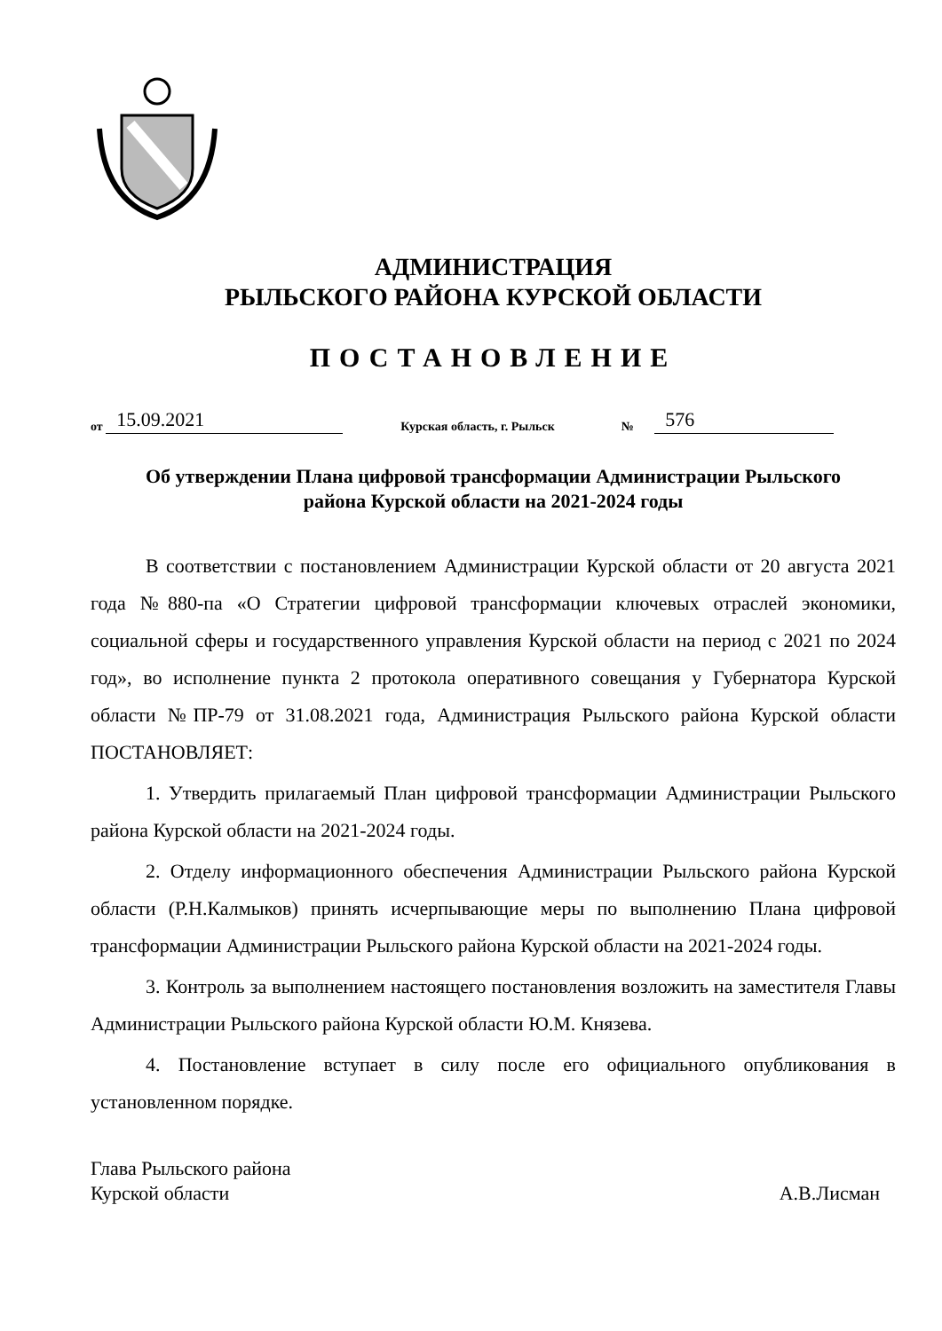АДМИНИСТРАЦИЯ
РЫЛЬСКОГО РАЙОНА КУРСКОЙ ОБЛАСТИ
ПОСТАНОВЛЕНИЕ
от 15.09.2021 Курская область, г. Рыльск № 576
Об утверждении Плана цифровой трансформации Администрации Рыльского района Курской области на 2021-2024 годы
В соответствии с постановлением Администрации Курской области от 20 августа 2021 года №880-па «О Стратегии цифровой трансформации ключевых отраслей экономики, социальной сферы и государственного управления Курской области на период с 2021 по 2024 год», во исполнение пункта 2 протокола оперативного совещания у Губернатора Курской области №ПР-79 от 31.08.2021 года, Администрация Рыльского района Курской области ПОСТАНОВЛЯЕТ:
1. Утвердить прилагаемый План цифровой трансформации Администрации Рыльского района Курской области на 2021-2024 годы.
2. Отделу информационного обеспечения Администрации Рыльского района Курской области (Р.Н.Калмыков) принять исчерпывающие меры по выполнению Плана цифровой трансформации Администрации Рыльского района Курской области на 2021-2024 годы.
3. Контроль за выполнением настоящего постановления возложить на заместителя Главы Администрации Рыльского района Курской области Ю.М. Князева.
4. Постановление вступает в силу после его официального опубликования в установленном порядке.
Глава Рыльского района
Курской области
А.В.Лисман